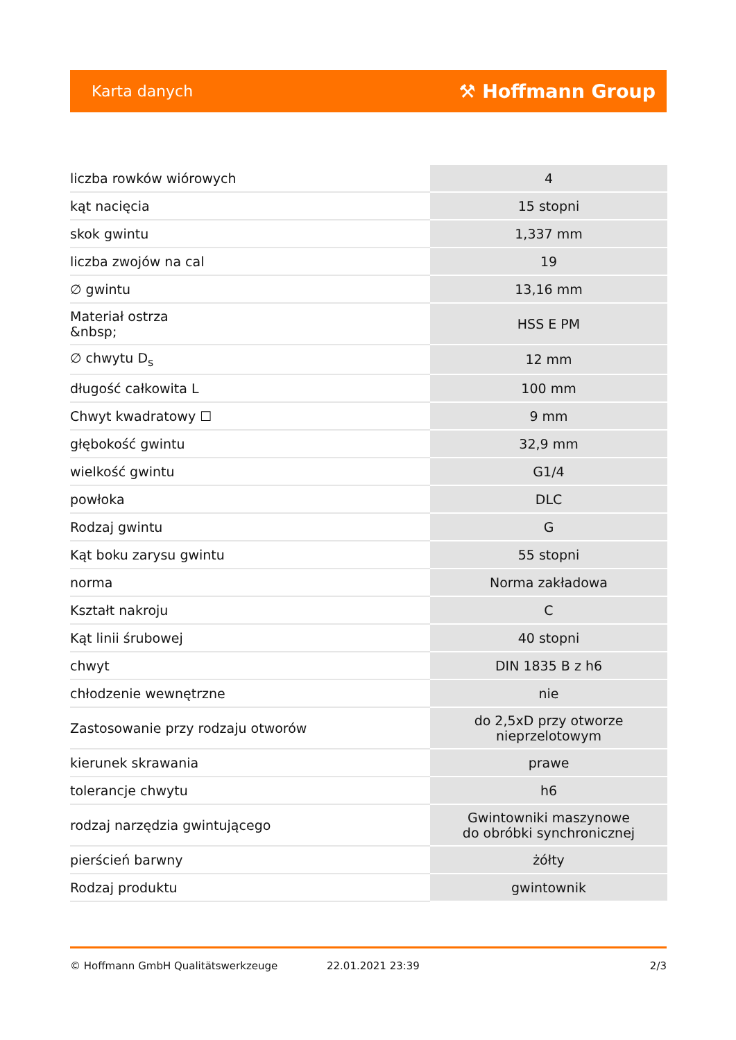Karta danych ⚒ Hoffmann Group
| liczba rowków wiórowych | 4 |
| kąt nacięcia | 15 stopni |
| skok gwintu | 1,337 mm |
| liczba zwojów na cal | 19 |
| ∅ gwintu | 13,16 mm |
| Materiał ostrza &nbsp; | HSS E PM |
| ∅ chwytu D<sub>s</sub> | 12 mm |
| długość całkowita L | 100 mm |
| Chwyt kwadratowy ☐ | 9 mm |
| głębokość gwintu | 32,9 mm |
| wielkość gwintu | G1/4 |
| powłoka | DLC |
| Rodzaj gwintu | G |
| Kąt boku zarysu gwintu | 55 stopni |
| norma | Norma zakładowa |
| Kształt nakroju | C |
| Kąt linii śrubowej | 40 stopni |
| chwyt | DIN 1835 B z h6 |
| chłodzenie wewnętrzne | nie |
| Zastosowanie przy rodzaju otworów | do 2,5xD przy otworze nieprzelotowym |
| kierunek skrawania | prawe |
| tolerancje chwytu | h6 |
| rodzaj narzędzia gwintującego | Gwintowniki maszynowe do obróbki synchronicznej |
| pierścień barwny | żółty |
| Rodzaj produktu | gwintownik |
© Hoffmann GmbH Qualitätswerkzeuge 22.01.2021 23:39 2/3